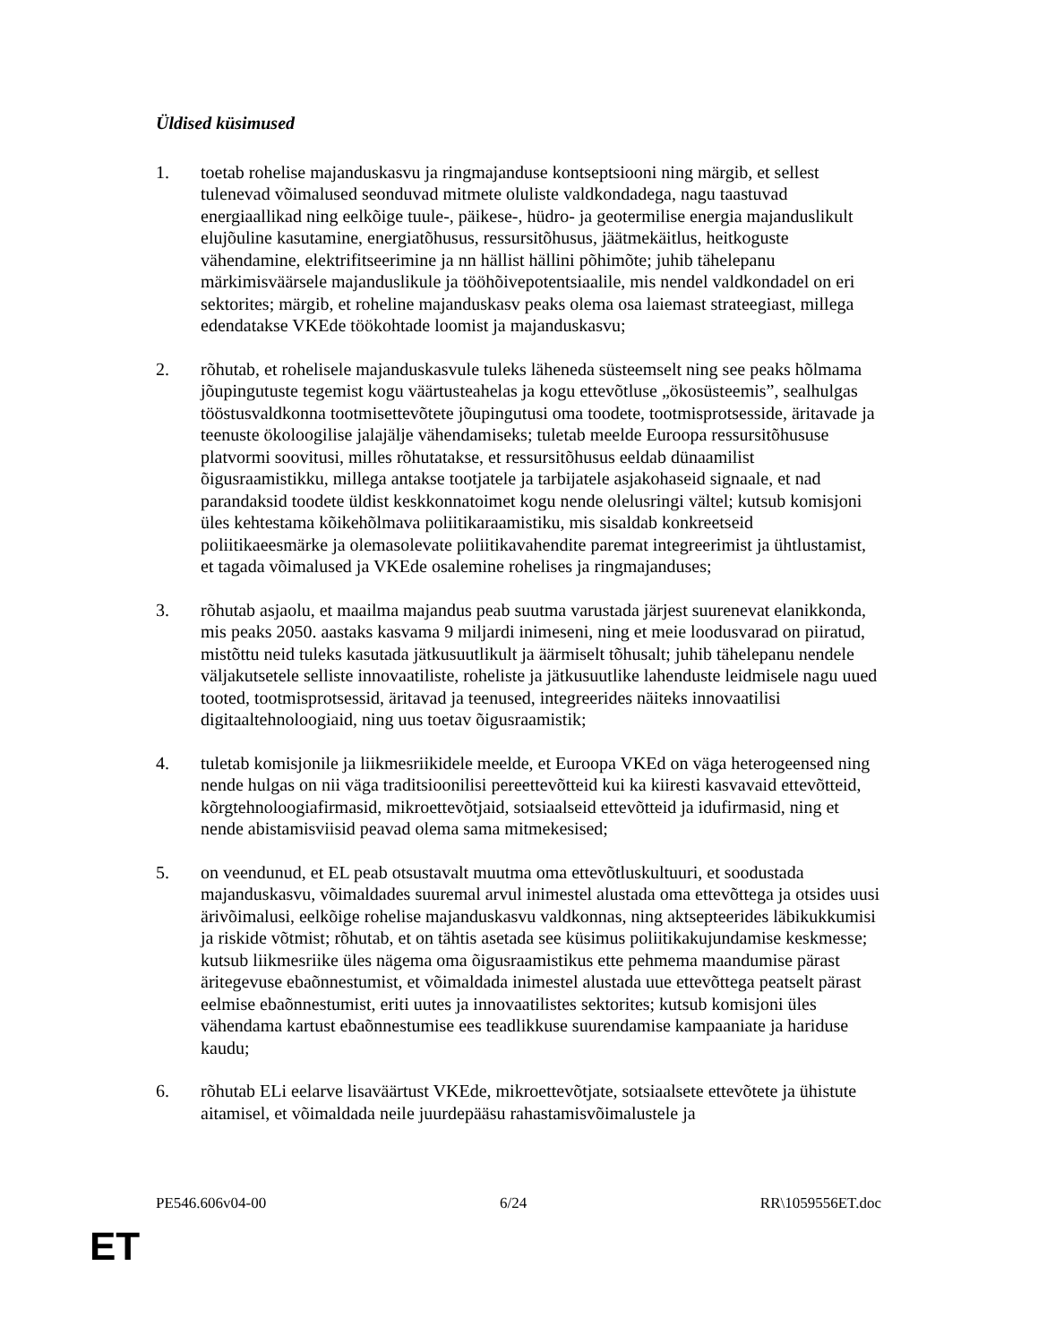Üldised küsimused
1. toetab rohelise majanduskasvu ja ringmajanduse kontseptsiooni ning märgib, et sellest tulenevad võimalused seonduvad mitmete oluliste valdkondadega, nagu taastuvad energiaallikad ning eelkõige tuule-, päikese-, hüdro- ja geotermilise energia majanduslikult elujõuline kasutamine, energiatõhusus, ressursitõhusus, jäätmekäitlus, heitkoguste vähendamine, elektrifitseerimine ja nn hällist hällini põhimõte; juhib tähelepanu märkimisväärsele majanduslikule ja tööhõivepotentsiaalile, mis nendel valdkondadel on eri sektorites; märgib, et roheline majanduskasv peaks olema osa laiemast strateegiast, millega edendatakse VKEde töökohtade loomist ja majanduskasvu;
2. rõhutab, et rohelisele majanduskasvule tuleks läheneda süsteemselt ning see peaks hõlmama jõupingutuste tegemist kogu väärtusteahelas ja kogu ettevõtluse „ökosüsteemis”, sealhulgas tööstusvaldkonna tootmisettevõtete jõupingutusi oma toodete, tootmisprotsesside, äritavade ja teenuste ökoloogilise jalajälje vähendamiseks; tuletab meelde Euroopa ressursitõhususe platvormi soovitusi, milles rõhutatakse, et ressursitõhusus eeldab dünaamilist õigusraamistikku, millega antakse tootjatele ja tarbijatele asjakohaseid signaale, et nad parandaksid toodete üldist keskkonnatoimet kogu nende olelusringi vältel; kutsub komisjoni üles kehtestama kõikehõlmava poliitikaraamistiku, mis sisaldab konkreetseid poliitikaeesmärke ja olemasolevate poliitikavahendite paremat integreerimist ja ühtlustamist, et tagada võimalused ja VKEde osalemine rohelises ja ringmajanduses;
3. rõhutab asjaolu, et maailma majandus peab suutma varustada järjest suurenevat elanikkonda, mis peaks 2050. aastaks kasvama 9 miljardi inimeseni, ning et meie loodusvarad on piiratud, mistõttu neid tuleks kasutada jätkusuutlikult ja äärmiselt tõhusalt; juhib tähelepanu nendele väljakutsetele selliste innovaatiliste, roheliste ja jätkusuutlike lahenduste leidmisele nagu uued tooted, tootmisprotsessid, äritavad ja teenused, integreerides näiteks innovaatilisi digitaaltehnoloogiaid, ning uus toetav õigusraamistik;
4. tuletab komisjonile ja liikmesriikidele meelde, et Euroopa VKEd on väga heterogeensed ning nende hulgas on nii väga traditsioonilisi pereettevõtteid kui ka kiiresti kasvavaid ettevõtteid, kõrgtehnoloogiafirmasid, mikroettevõtjaid, sotsiaalseid ettevõtteid ja idufirmasid, ning et nende abistamisviisid peavad olema sama mitmekesised;
5. on veendunud, et EL peab otsustavalt muutma oma ettevõtluskultuuri, et soodustada majanduskasvu, võimaldades suuremal arvul inimestel alustada oma ettevõttega ja otsides uusi ärivõimalusi, eelkõige rohelise majanduskasvu valdkonnas, ning aktsepteerides läbikukkumisi ja riskide võtmist; rõhutab, et on tähtis asetada see küsimus poliitikakujundamise keskmesse; kutsub liikmesriike üles nägema oma õigusraamistikus ette pehmema maandumise pärast äritegevuse ebaõnnestumist, et võimaldada inimestel alustada uue ettevõttega peatselt pärast eelmise ebaõnnestumist, eriti uutes ja innovaatilistes sektorites; kutsub komisjoni üles vähendama kartust ebaõnnestumise ees teadlikkuse suurendamise kampaaniate ja hariduse kaudu;
6. rõhutab ELi eelarve lisaväärtust VKEde, mikroettevõtjate, sotsiaalsete ettevõtete ja ühistute aitamisel, et võimaldada neile juurdepääsu rahastamisvõimalustele ja
PE546.606v04-00 6/24 RR\1059556ET.doc
ET